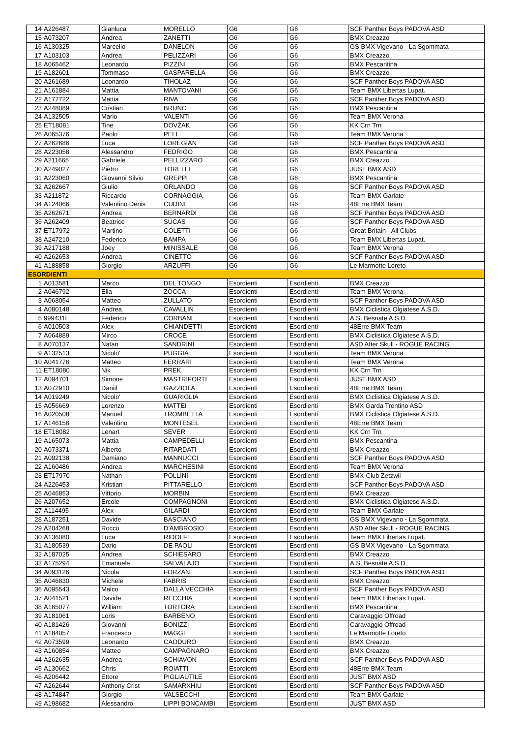| 14 | A226487 | Gianluca | MORELLO | G6 | G6 | SCF Panther Boys PADOVA ASD |
| 15 | A073207 | Andrea | ZANETTI | G6 | G6 | BMX Creazzo |
| 16 | A130325 | Marcello | DANELON | G6 | G6 | GS BMX Vigevano - La Sgommata |
| 17 | A103103 | Andrea | PELIZZARI | G6 | G6 | BMX Creazzo |
| 18 | A065462 | Leonardo | PIZZINI | G6 | G6 | BMX Pescantina |
| 19 | A182601 | Tommaso | GASPARELLA | G6 | G6 | BMX Creazzo |
| 20 | A261689 | Leonardo | TIHOLAZ | G6 | G6 | SCF Panther Boys PADOVA ASD |
| 21 | A161884 | Mattia | MANTOVANI | G6 | G6 | Team BMX Libertas Lupat. |
| 22 | A177722 | Mattia | RIVA | G6 | G6 | SCF Panther Boys PADOVA ASD |
| 23 | A248089 | Cristian | BRUNO | G6 | G6 | BMX Pescantina |
| 24 | A132505 | Mario | VALENTI | G6 | G6 | Team BMX Verona |
| 25 | ET18081 | Tine | DOVŽAK | G6 | G6 | KK Crn Trn |
| 26 | A065376 | Paolo | PELI | G6 | G6 | Team BMX Verona |
| 27 | A262686 | Luca | LOREGIAN | G6 | G6 | SCF Panther Boys PADOVA ASD |
| 28 | A223058 | Alessandro | FEDRIGO | G6 | G6 | BMX Pescantina |
| 29 | A211665 | Gabriele | PELLIZZARO | G6 | G6 | BMX Creazzo |
| 30 | A249027 | Pietro | TORELLI | G6 | G6 | JUST BMX ASD |
| 31 | A223060 | Giovanni Silvio | GREPPI | G6 | G6 | BMX Pescantina |
| 32 | A262667 | Giulio | ORLANDO | G6 | G6 | SCF Panther Boys PADOVA ASD |
| 33 | A211872 | Riccardo | CORNAGGIA | G6 | G6 | Team BMX Garlate |
| 34 | A124066 | Valentino Denis | CUDINI | G6 | G6 | 48Erre BMX Team |
| 35 | A262671 | Andrea | BERNARDI | G6 | G6 | SCF Panther Boys PADOVA ASD |
| 36 | A262409 | Beatrice | SUCAS | G6 | G6 | SCF Panther Boys PADOVA ASD |
| 37 | ET17972 | Martino | COLETTI | G6 | G6 | Great Britain - All Clubs |
| 38 | A247210 | Federico | BAMPA | G6 | G6 | Team BMX Libertas Lupat. |
| 39 | A217188 | Joey | MINISSALE | G6 | G6 | Team BMX Verona |
| 40 | A262653 | Andrea | CINETTO | G6 | G6 | SCF Panther Boys PADOVA ASD |
| 41 | A188858 | Giorgio | ARZUFFI | G6 | G6 | Le Marmotte Loreto |
| ESORDIENTI | | | | | | |
| 1 | A013581 | Marco | DEL TONGO | Esordienti | Esordienti | BMX Creazzo |
| 2 | A046792 | Elia | ZOCCA | Esordienti | Esordienti | Team BMX Verona |
| 3 | A068054 | Matteo | ZULLATO | Esordienti | Esordienti | SCF Panther Boys PADOVA ASD |
| 4 | A080148 | Andrea | CAVALLIN | Esordienti | Esordienti | BMX Ciclistica Olgiatese A.S.D. |
| 5 | 999431L | Federico | CORBANI | Esordienti | Esordienti | A.S. Besnate A.S.D. |
| 6 | A010503 | Alex | CHIANDETTI | Esordienti | Esordienti | 48Erre BMX Team |
| 7 | A064889 | Mirco | CROCE | Esordienti | Esordienti | BMX Ciclistica Olgiatese A.S.D. |
| 8 | A070137 | Natan | SANDRINI | Esordienti | Esordienti | ASD After Skull - ROGUE RACING |
| 9 | A132513 | Nicolo' | PUGGIA | Esordienti | Esordienti | Team BMX Verona |
| 10 | A041776 | Matteo | FERRARI | Esordienti | Esordienti | Team BMX Verona |
| 11 | ET18080 | Nik | PREK | Esordienti | Esordienti | KK Crn Trn |
| 12 | A094701 | Simone | MASTRIFORTI | Esordienti | Esordienti | JUST BMX ASD |
| 13 | A072910 | Daniil | GAZZIOLA | Esordienti | Esordienti | 48Erre BMX Team |
| 14 | A019249 | Nicolo' | GUARIGLIA | Esordienti | Esordienti | BMX Ciclistica Olgiatese A.S.D. |
| 15 | A056669 | Lorenzo | MATTEI | Esordienti | Esordienti | BMX Garda Trentino ASD |
| 16 | A020508 | Manuel | TROMBETTA | Esordienti | Esordienti | BMX Ciclistica Olgiatese A.S.D. |
| 17 | A146156 | Valentino | MONTESEL | Esordienti | Esordienti | 48Erre BMX Team |
| 18 | ET18082 | Lenart | SEVER | Esordienti | Esordienti | KK Crn Trn |
| 19 | A165073 | Mattia | CAMPEDELLI | Esordienti | Esordienti | BMX Pescantina |
| 20 | A073371 | Alberto | RITARDATI | Esordienti | Esordienti | BMX Creazzo |
| 21 | A092138 | Damiano | MANNUCCI | Esordienti | Esordienti | SCF Panther Boys PADOVA ASD |
| 22 | A160486 | Andrea | MARCHESINI | Esordienti | Esordienti | Team BMX Verona |
| 23 | ET17970 | Nathan | POLLINI | Esordienti | Esordienti | BMX-Club Zetzwil |
| 24 | A226453 | Kristian | PITTARELLO | Esordienti | Esordienti | SCF Panther Boys PADOVA ASD |
| 25 | A046853 | Vittorio | MORBIN | Esordienti | Esordienti | BMX Creazzo |
| 26 | A207652 | Ercole | COMPAGNONI | Esordienti | Esordienti | BMX Ciclistica Olgiatese A.S.D. |
| 27 | A114495 | Alex | GILARDI | Esordienti | Esordienti | Team BMX Garlate |
| 28 | A187251 | Davide | BASCIANO | Esordienti | Esordienti | GS BMX Vigevano - La Sgommata |
| 29 | A204268 | Rocco | D'AMBROSIO | Esordienti | Esordienti | ASD After Skull - ROGUE RACING |
| 30 | A136080 | Luca | RIDOLFI | Esordienti | Esordienti | Team BMX Libertas Lupat. |
| 31 | A180539 | Dario | DE PAOLI | Esordienti | Esordienti | GS BMX Vigevano - La Sgommata |
| 32 | A187025 | Andrea | SCHIESARO | Esordienti | Esordienti | BMX Creazzo |
| 33 | A175294 | Emanuele | SALVALAJO | Esordienti | Esordienti | A.S. Besnate A.S.D. |
| 34 | A093126 | Nicola | FORZAN | Esordienti | Esordienti | SCF Panther Boys PADOVA ASD |
| 35 | A046830 | Michele | FABRIS | Esordienti | Esordienti | BMX Creazzo |
| 36 | A095543 | Malco | DALLA VECCHIA | Esordienti | Esordienti | SCF Panther Boys PADOVA ASD |
| 37 | A041521 | Davide | RECCHIA | Esordienti | Esordienti | Team BMX Libertas Lupat. |
| 38 | A165077 | William | TORTORA | Esordienti | Esordienti | BMX Pescantina |
| 39 | A181061 | Loris | BARBENO | Esordienti | Esordienti | Caravaggio Offroad |
| 40 | A181426 | Giovanni | BONIZZI | Esordienti | Esordienti | Caravaggio Offroad |
| 41 | A184057 | Francesco | MAGGI | Esordienti | Esordienti | Le Marmotte Loreto |
| 42 | A073599 | Leonardo | CAODURO | Esordienti | Esordienti | BMX Creazzo |
| 43 | A160854 | Matteo | CAMPAGNARO | Esordienti | Esordienti | BMX Creazzo |
| 44 | A262635 | Andrea | SCHIAVON | Esordienti | Esordienti | SCF Panther Boys PADOVA ASD |
| 45 | A130662 | Chris | ROIATTI | Esordienti | Esordienti | 48Erre BMX Team |
| 46 | A206442 | Ettore | PIGLIAUTILE | Esordienti | Esordienti | JUST BMX ASD |
| 47 | A262644 | Anthony Crist | SAMARXHIU | Esordienti | Esordienti | SCF Panther Boys PADOVA ASD |
| 48 | A174847 | Giorgio | VALSECCHI | Esordienti | Esordienti | Team BMX Garlate |
| 49 | A198682 | Alessandro | LIPPI BONCAMBI | Esordienti | Esordienti | JUST BMX ASD |